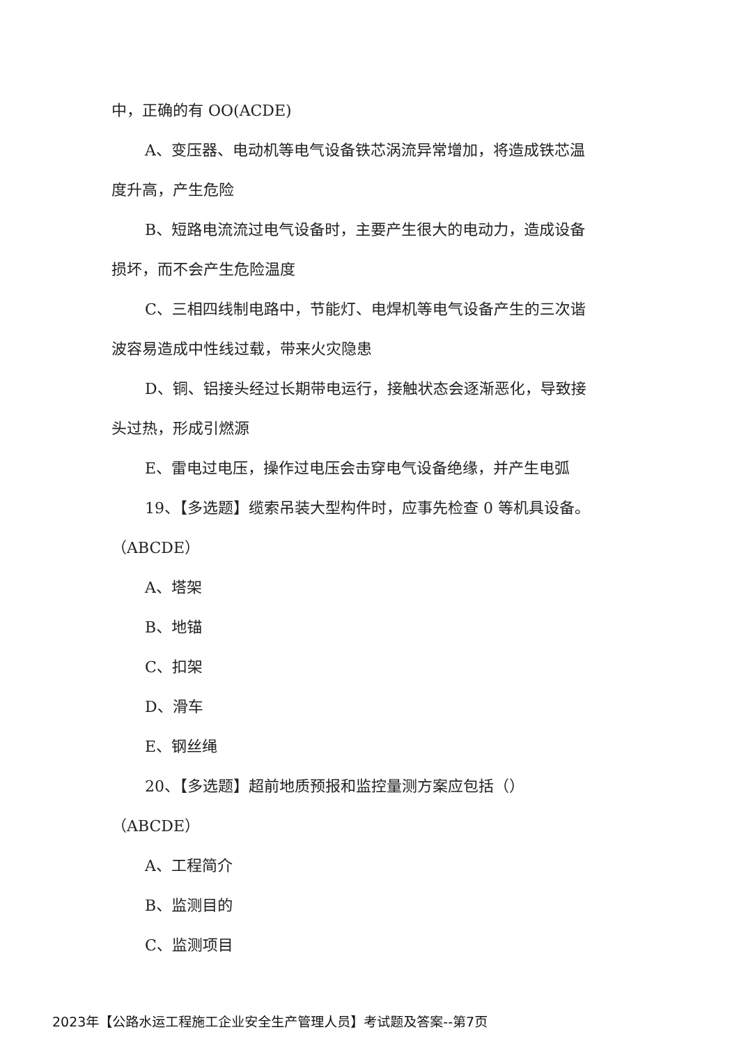中，正确的有 OO(ACDE)
A、变压器、电动机等电气设备铁芯涡流异常增加，将造成铁芯温
度升高，产生危险
B、短路电流流过电气设备时，主要产生很大的电动力，造成设备
损坏，而不会产生危险温度
C、三相四线制电路中，节能灯、电焊机等电气设备产生的三次谐
波容易造成中性线过载，带来火灾隐患
D、铜、铝接头经过长期带电运行，接触状态会逐渐恶化，导致接
头过热，形成引燃源
E、雷电过电压，操作过电压会击穿电气设备绝缘，并产生电弧
19、【多选题】缆索吊装大型构件时，应事先检查 0 等机具设备。
（ABCDE）
A、塔架
B、地锚
C、扣架
D、滑车
E、钢丝绳
20、【多选题】超前地质预报和监控量测方案应包括（）
（ABCDE）
A、工程简介
B、监测目的
C、监测项目
2023年【公路水运工程施工企业安全生产管理人员】考试题及答案--第7页